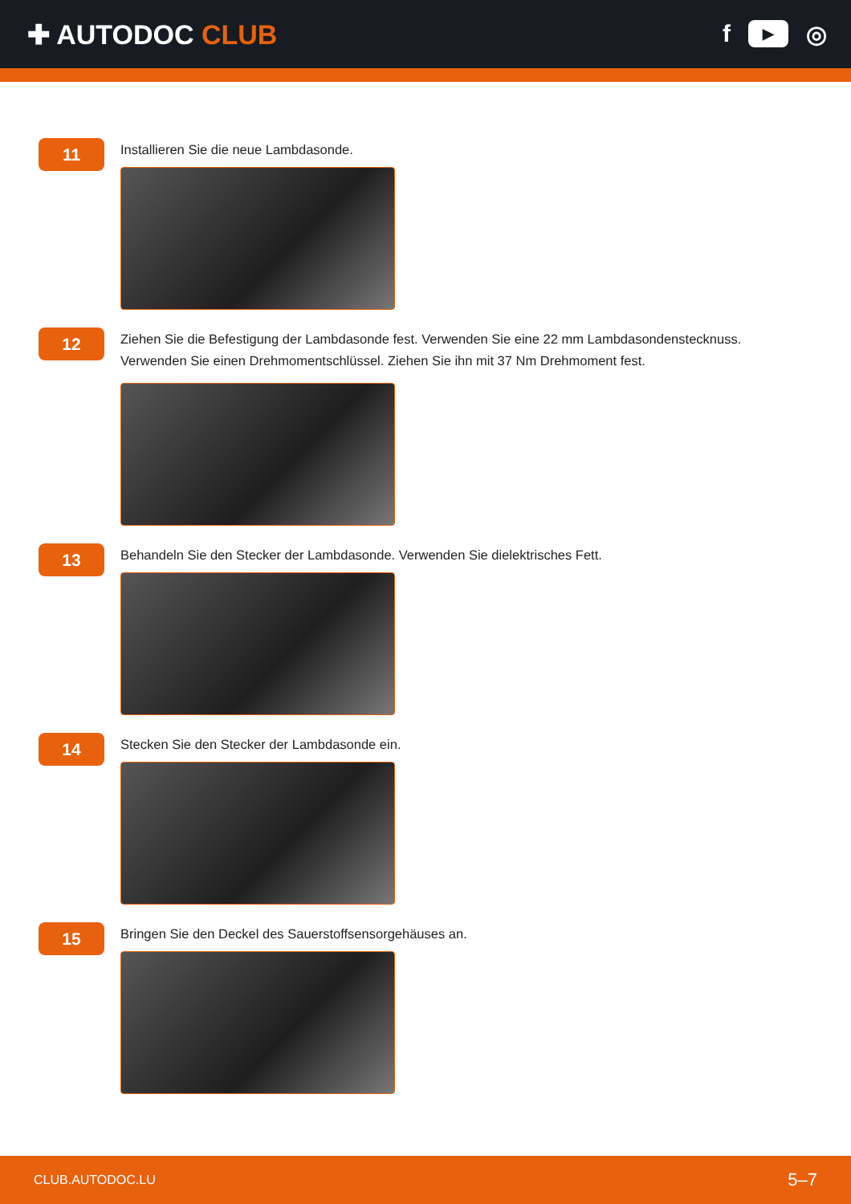✚ AUTODOC CLUB f ▶ ◎
11
Installieren Sie die neue Lambdasonde.
12
Ziehen Sie die Befestigung der Lambdasonde fest. Verwenden Sie eine 22 mm Lambdasondenstecknuss.
Verwenden Sie einen Drehmomentschlüssel. Ziehen Sie ihn mit 37 Nm Drehmoment fest.
13
Behandeln Sie den Stecker der Lambdasonde. Verwenden Sie dielektrisches Fett.
14
Stecken Sie den Stecker der Lambdasonde ein.
15
Bringen Sie den Deckel des Sauerstoffsensorgehäuses an.
CLUB.AUTODOC.LU 5–7